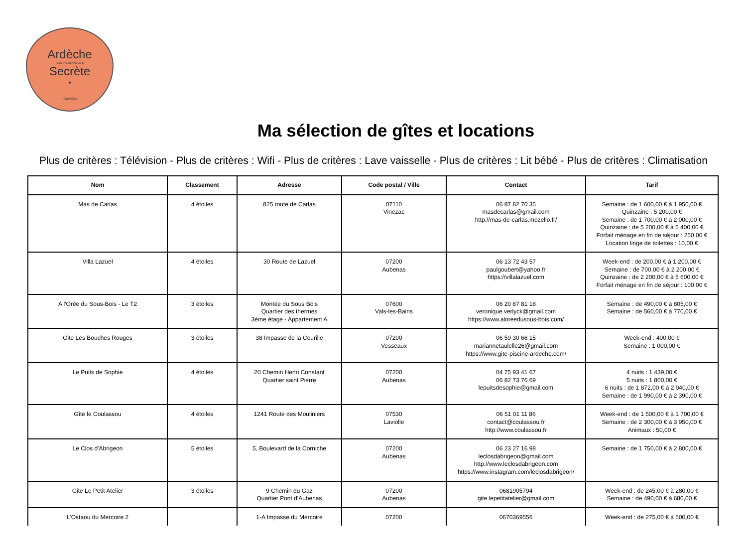Ardèche
PAYS D'AUBENAS VALS
Secrète
•
TOURISME
Ma sélection de gîtes et locations
Plus de critères : Télévision - Plus de critères : Wifi - Plus de critères : Lave vaisselle - Plus de critères : Lit bébé - Plus de critères : Climatisation
| Nom | Classement | Adresse | Code postal / Ville | Contact | Tarif |
| --- | --- | --- | --- | --- | --- |
| Mas de Carlas | 4 étoiles | 825 route de Carlas | 07110 Vinezac | 06 87 82 70 35 masdecarlas@gmail.com http://mas-de-carlas.mozello.fr/ | Semaine : de 1 600,00 € à 1 950,00 € Quinzaine : 5 200,00 € Semaine : de 1 700,00 € à 2 000,00 € Quinzaine : de 5 200,00 € à 5 400,00 € Forfait ménage en fin de séjour : 250,00 € Location linge de toilettes : 10,00 € |
| Villa Lazuel | 4 étoiles | 30 Route de Lazuel | 07200 Aubenas | 06 13 72 43 57 paulgoubert@yahoo.fr https://villalazuel.com | Week-end : de 200,00 € à 1 200,00 € Semaine : de 700,00 € à 2 200,00 € Quinzaine : de 2 200,00 € à 5 600,00 € Forfait ménage en fin de séjour : 100,00 € |
| A l'Orée du Sous-Bois - Le T2 | 3 étoiles | Montée du Sous Bois Quartier des thermes 3ème étage - Appartement A | 07600 Vals-les-Bains | 06 20 87 81 18 veronique.verlyck@gmail.com https://www.aloreedusous-bois.com/ | Semaine : de 490,00 € à 805,00 € Semaine : de 560,00 € à 770,00 € |
| Gite Les Bouches Rouges | 3 étoiles | 38 Impasse de la Courille | 07200 Vesseaux | 06 59 30 66 15 mariannetaulelle26@gmail.com https://www.gite-piscine-ardeche.com/ | Week-end : 400,00 € Semaine : 1 000,00 € |
| Le Puits de Sophie | 4 étoiles | 20 Chemin Henri Constant Quartier saint Pierre | 07200 Aubenas | 04 75 93 41 67 06 82 73 76 69 lepuitsdesophie@gmail.com | 4 nuits : 1 439,00 € 5 nuits : 1 800,00 € 6 nuits : de 1 872,00 € à 2 040,00 € Semaine : de 1 990,00 € à 2 390,00 € |
| Gîte le Coulassou | 4 étoiles | 1241 Route des Mouliniers | 07530 Laviolle | 06 51 01 11 86 contact@coulassou.fr http://www.coulassou.fr | Week-end : de 1 500,00 € à 1 700,00 € Semaine : de 2 300,00 € à 3 950,00 € Animaux : 50,00 € |
| Le Clos d'Abrigeon | 5 étoiles | 5, Boulevard de la Corniche | 07200 Aubenas | 06 23 27 16 98 leclosdabrigeon@gmail.com http://www.leclosdabrigeon.com https://www.instagram.com/leclosdabrigeon/ | Semaine : de 1 750,00 € à 2 800,00 € |
| Gite Le Petit Atelier | 3 étoiles | 9 Chemin du Gaz Quartier Pont d'Aubenas | 07200 Aubenas | 0681905794 gite.lepetitatelier@gmail.com | Week-end : de 245,00 € à 280,00 € Semaine : de 490,00 € à 680,00 € |
| L'Ostaou du Mercoire 2 | | 1-A Impasse du Mercoire | 07200 | 0670369556 | Week-end : de 275,00 € à 600,00 € |